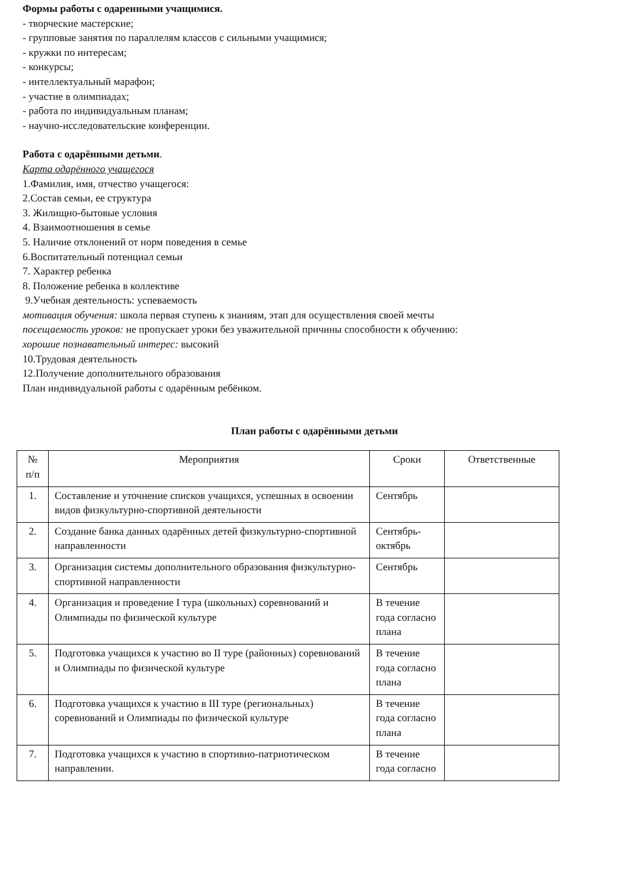Формы работы с одаренными учащимися.
- творческие мастерские;
- групповые занятия по параллелям классов с сильными учащимися;
- кружки по интересам;
- конкурсы;
- интеллектуальный марафон;
- участие в олимпиадах;
- работа по индивидуальным планам;
- научно-исследовательские конференции.
Работа с одарёнными детьми.
Карта одарённого учащегося
1.Фамилия, имя, отчество учащегося:
2.Состав семьи, ее структура
3. Жилищно-бытовые условия
4. Взаимоотношения в семье
5. Наличие отклонений от норм поведения в семье
6.Воспитательный потенциал семьи
7. Характер ребенка
8. Положение ребенка в коллективе
9.Учебная деятельность: успеваемость
мотивация обучения: школа первая ступень к знаниям, этап для осуществления своей мечты
посещаемость уроков: не пропускает уроки без уважительной причины способности к обучению:
хорошие познавательный интерес: высокий
10.Трудовая деятельность
12.Получение дополнительного образования
План индивидуальной работы с одарённым ребёнком.
План работы с одарёнными детьми
| № п/п | Мероприятия | Сроки | Ответственные |
| 1. | Составление и уточнение списков учащихся, успешных в освоении видов физкультурно-спортивной деятельности | Сентябрь | |
| 2. | Создание банка данных одарённых детей физкультурно-спортивной направленности | Сентябрь-октябрь | |
| 3. | Организация системы дополнительного образования физкультурно-спортивной направленности | Сентябрь | |
| 4. | Организация и проведение I тура (школьных) соревнований и Олимпиады по физической культуре | В течение года согласно плана | |
| 5. | Подготовка учащихся к участию во II туре (районных) соревнований и Олимпиады по физической культуре | В течение года согласно плана | |
| 6. | Подготовка учащихся к участию в III туре (региональных) соревнований и Олимпиады по физической культуре | В течение года согласно плана | |
| 7. | Подготовка учащихся к участию в спортивно-патриотическом направлении. | В течение года согласно | |